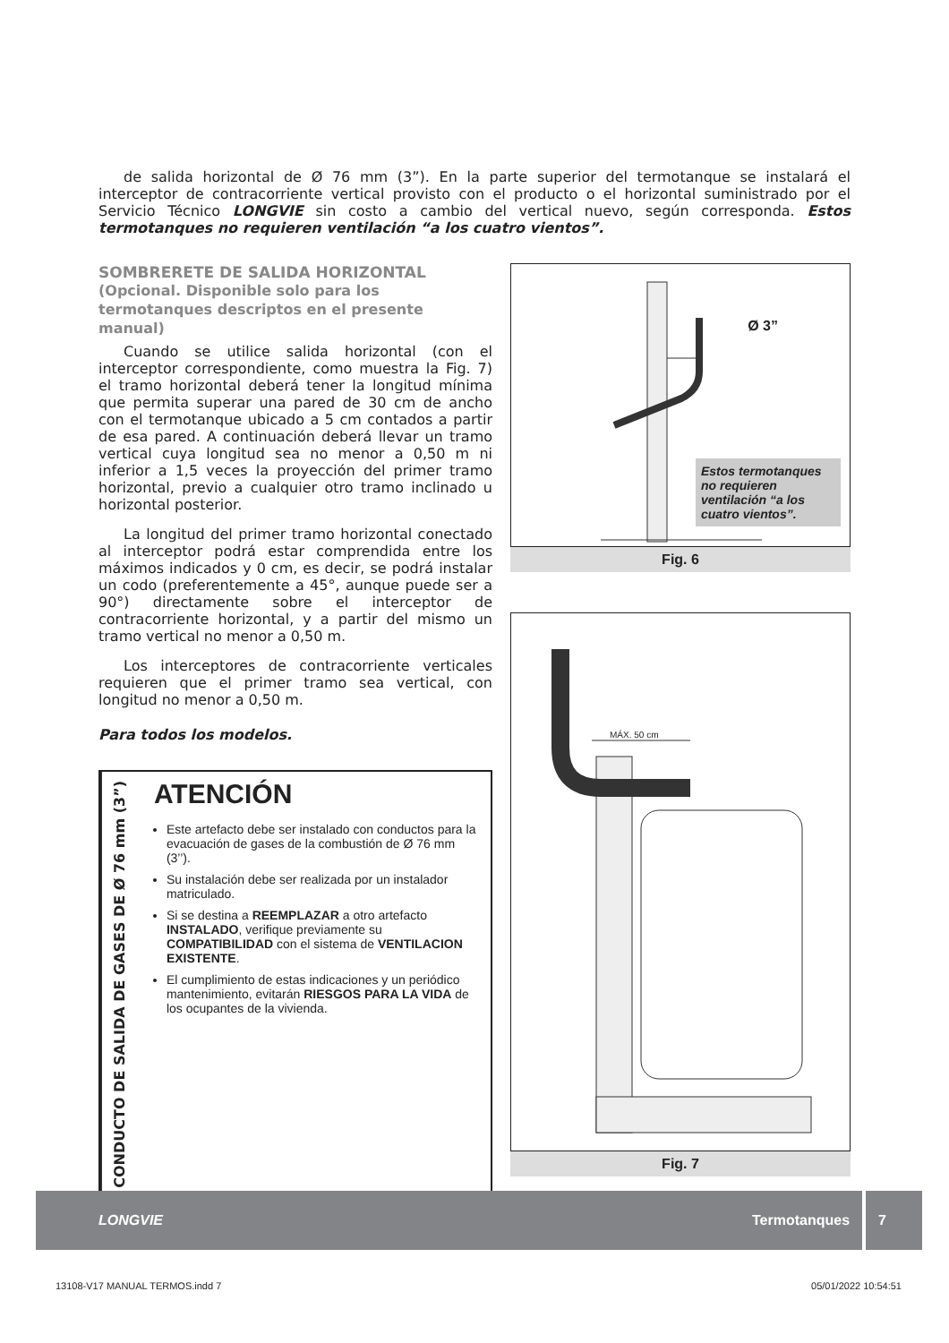de salida horizontal de Ø 76 mm (3”). En la parte superior del termotanque se instalará el interceptor de contracorriente vertical provisto con el producto o el horizontal suministrado por el Servicio Técnico LONGVIE sin costo a cambio del vertical nuevo, según corresponda. Estos termotanques no requieren ventilación “a los cuatro vientos”.
SOMBRERETE DE SALIDA HORIZONTAL (Opcional. Disponible solo para los termotanques descriptos en el presente manual)
Cuando se utilice salida horizontal (con el interceptor correspondiente, como muestra la Fig. 7) el tramo horizontal deberá tener la longitud mínima que permita superar una pared de 30 cm de ancho con el termotanque ubicado a 5 cm contados a partir de esa pared. A continuación deberá llevar un tramo vertical cuya longitud sea no menor a 0,50 m ni inferior a 1,5 veces la proyección del primer tramo horizontal, previo a cualquier otro tramo inclinado u horizontal posterior.
La longitud del primer tramo horizontal conectado al interceptor podrá estar comprendida entre los máximos indicados y 0 cm, es decir, se podrá instalar un codo (preferentemente a 45°, aunque puede ser a 90°) directamente sobre el interceptor de contracorriente horizontal, y a partir del mismo un tramo vertical no menor a 0,50 m.
Los interceptores de contracorriente verticales requieren que el primer tramo sea vertical, con longitud no menor a 0,50 m.
Para todos los modelos.
CONDUCTO DE SALIDA DE GASES DE Ø 76 mm (3”)
ATENCIÓN
Este artefacto debe ser instalado con conductos para la evacuación de gases de la combustión de Ø 76 mm (3’’).
Su instalación debe ser realizada por un instalador matriculado.
Si se destina a REEMPLAZAR a otro artefacto INSTALADO, verifique previamente su COMPATIBILIDAD con el sistema de VENTILACION EXISTENTE.
El cumplimiento de estas indicaciones y un periódico mantenimiento, evitarán RIESGOS PARA LA VIDA de los ocupantes de la vivienda.
Ø 3”
Estos termotanques no requieren ventilación “a los cuatro vientos”.
Fig. 6
MÁX. 50 cm
Fig. 7
LONGVIE Termotanques 7
13108-V17 MANUAL TERMOS.indd 7 05/01/2022 10:54:51